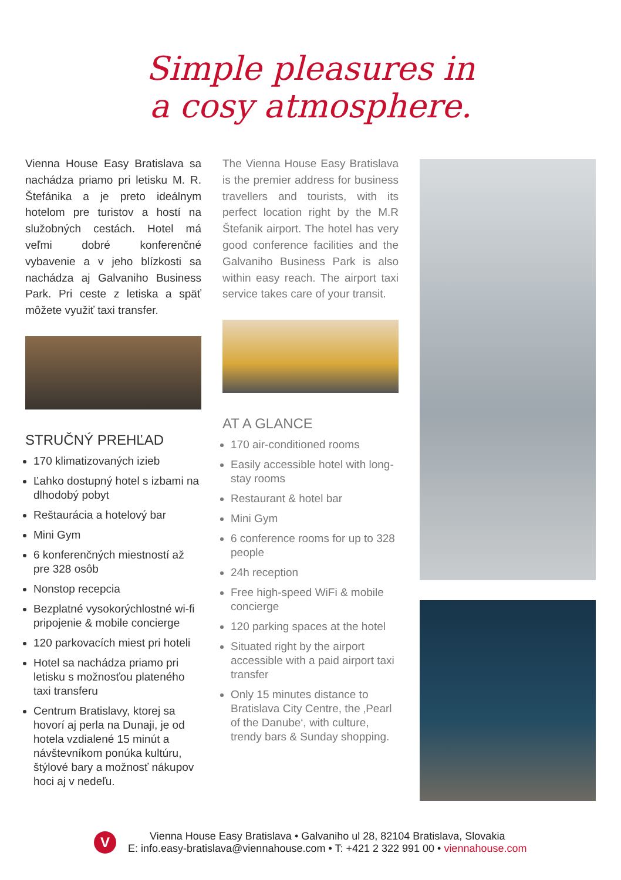Simple pleasures in
a cosy atmosphere.
Vienna House Easy Bratislava sa nachádza priamo pri letisku M. R. Štefánika a je preto ideálnym hotelom pre turistov a hostí na služobných cestách. Hotel má veľmi dobré konferenčné vybavenie a v jeho blízkosti sa nachádza aj Galvaniho Business Park. Pri ceste z letiska a späť môžete využiť taxi transfer.
STRUČNÝ PREHĽAD
170 klimatizovaných izieb
Ľahko dostupný hotel s izbami na dlhodobý pobyt
Reštaurácia a hotelový bar
Mini Gym
6 konferenčných miestností až pre 328 osôb
Nonstop recepcia
Bezplatné vysokorýchlostné wi-fi pripojenie & mobile concierge
120 parkovacích miest pri hoteli
Hotel sa nachádza priamo pri letisku s možnosťou plateného taxi transferu
Centrum Bratislavy, ktorej sa hovorí aj perla na Dunaji, je od hotela vzdialené 15 minút a návštevníkom ponúka kultúru, štýlové bary a možnosť nákupov hoci aj v nedeľu.
The Vienna House Easy Bratislava is the premier address for business travellers and tourists, with its perfect location right by the M.R Štefanik airport. The hotel has very good conference facilities and the Galvaniho Business Park is also within easy reach. The airport taxi service takes care of your transit.
AT A GLANCE
170 air-conditioned rooms
Easily accessible hotel with long-stay rooms
Restaurant & hotel bar
Mini Gym
6 conference rooms for up to 328 people
24h reception
Free high-speed WiFi & mobile concierge
120 parking spaces at the hotel
Situated right by the airport accessible with a paid airport taxi transfer
Only 15 minutes distance to Bratislava City Centre, the ‚Pearl of the Danube‘, with culture, trendy bars & Sunday shopping.
V
Vienna House Easy Bratislava • Galvaniho ul 28, 82104 Bratislava, Slovakia
E: info.easy-bratislava@viennahouse.com • T: +421 2 322 991 00 • viennahouse.com